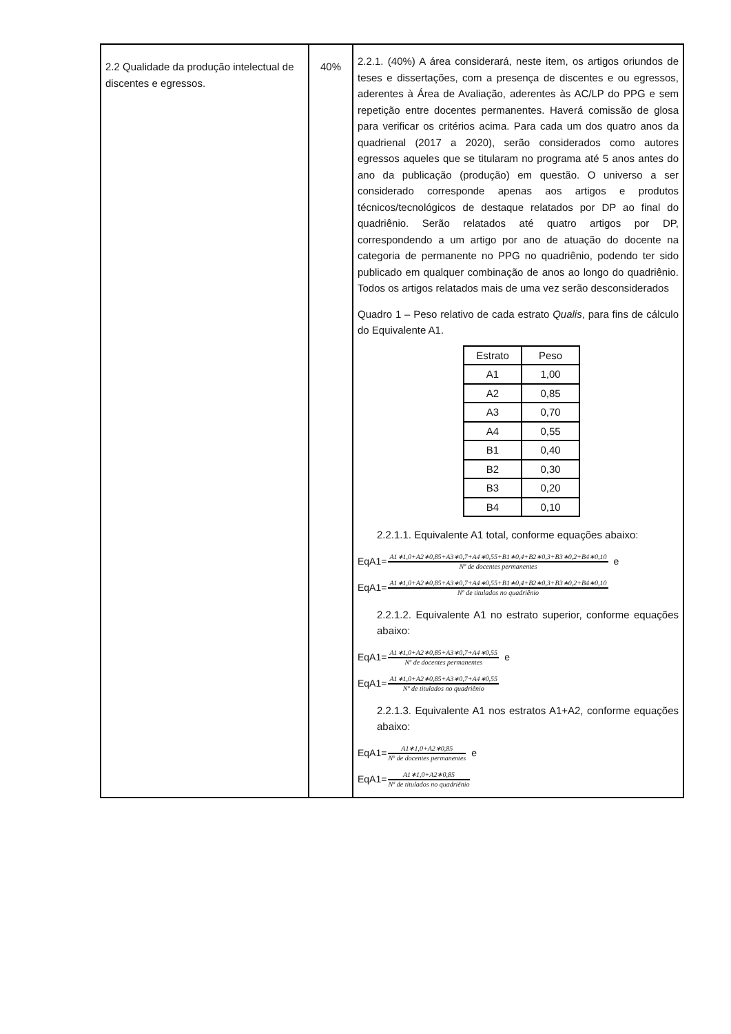| 2.2 Qualidade da produção intelectual de discentes e egressos. | 40% | 2.2.1. (40%) A área considerará, neste item, os artigos oriundos de teses e dissertações, com a presença de discentes e ou egressos, aderentes à Área de Avaliação, aderentes às AC/LP do PPG e sem repetição entre docentes permanentes. Haverá comissão de glosa para verificar os critérios acima. Para cada um dos quatro anos da quadrienal (2017 a 2020), serão considerados como autores egressos aqueles que se titularam no programa até 5 anos antes do ano da publicação (produção) em questão. O universo a ser considerado corresponde apenas aos artigos e produtos técnicos/tecnológicos de destaque relatados por DP ao final do quadriênio. Serão relatados até quatro artigos por DP, correspondendo a um artigo por ano de atuação do docente na categoria de permanente no PPG no quadriênio, podendo ter sido publicado em qualquer combinação de anos ao longo do quadriênio. Todos os artigos relatados mais de uma vez serão desconsiderados Quadro 1 – Peso relativo de cada estrato Qualis , para fins de cálculo do Equivalente A1. / Estrato / Peso / / A1 / 1,00 / / A2 / 0,85 / / A3 / 0,70 / / A4 / 0,55 / / B1 / 0,40 / / B2 / 0,30 / / B3 / 0,20 / / B4 / 0,10 / 2.2.1.1. Equivalente A1 total, conforme equações abaixo: EqA1= A1∗1,0+A2∗0,85+A3∗0,7+A4∗0,55+B1∗0,4+B2∗0,3+B3∗0,2+B4∗0,10 Nº de docentes permanentes e EqA1= A1∗1,0+A2∗0,85+A3∗0,7+A4∗0,55+B1∗0,4+B2∗0,3+B3∗0,2+B4∗0,10 Nº de titulados no quadriênio 2.2.1.2. Equivalente A1 no estrato superior, conforme equações abaixo: EqA1= A1∗1,0+A2∗0,85+A3∗0,7+A4∗0,55 Nº de docentes permanentes e EqA1= A1∗1,0+A2∗0,85+A3∗0,7+A4∗0,55 Nº de titulados no quadriênio 2.2.1.3. Equivalente A1 nos estratos A1+A2, conforme equações abaixo: EqA1= A1∗1,0+A2∗0,85 Nº de docentes permanentes e EqA1= A1∗1,0+A2∗0,85 Nº de titulados no quadriênio |